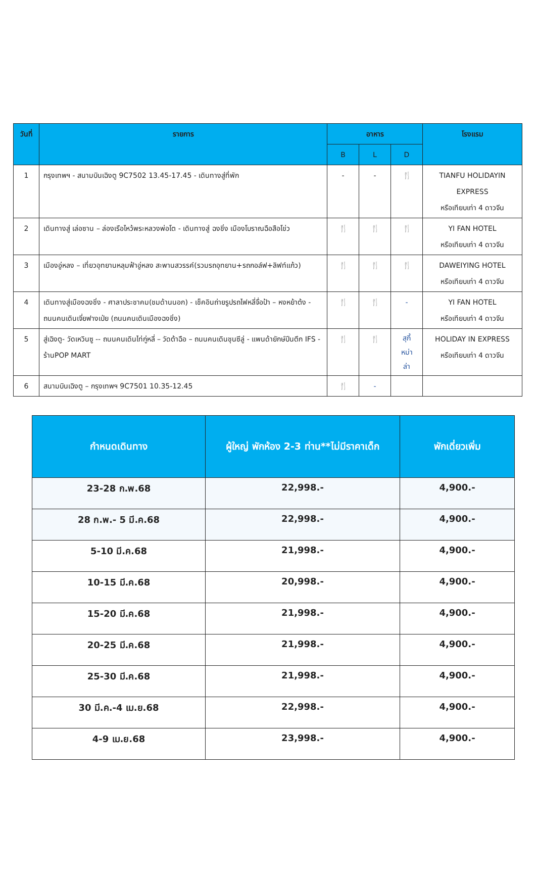| วันที่ | รายการ | อาหาร | | | โรงแรม |
| --- | --- | --- | --- | --- | --- |
| | | B | L | D | |
| 1 | กรุงเทพฯ - สนามบินเฉิงตู 9C7502 13.45-17.45 - เดินทางสู่ที่พัก | - | - | 🍴 | TIANFU HOLIDAYIN EXPRESS หรือเทียบเท่า 4 ดาวจีน |
| 2 | เดินทางสู่ เล่อซาน – ล่องเรือไหว้พระหลวงพ่อโต - เดินทางสู่ ฉงชิ่ง เมืองโบราณฉือสือโข่ว | 🍴 | 🍴 | 🍴 | YI FAN HOTEL หรือเทียบเท่า 4 ดาวจีน |
| 3 | เมืองอู่หลง – เที่ยวอุทยานหลุมฟ้าอู่หลง สะพานสวรรค์(รวมรถอุทยาน+รถกอล์ฟ+ลิฟท์แก้ว) | 🍴 | 🍴 | 🍴 | DAWEIYING HOTEL หรือเทียบเท่า 4 ดาวจีน |
| 4 | เดินทางสู่เมืองฉงชิ่ง - ศาลาประชาคม(ชมด้านนอก) - เช็คอินถ่ายรูปรถไฟหลี่จื่อป้า – หงหย้าต้ง - ถนนคนเดินเจี่ยฟางเป่ย (ถนนคนเดินเมืองฉงชิ่ง) | 🍴 | 🍴 | - | YI FAN HOTEL หรือเทียบเท่า 4 ดาวจีน |
| 5 | สู่เฉิงตู- วัดเหวินซู -- ถนนคนเดินไท่กู่หลี่ – วัดต้าฉือ – ถนนคนเดินชุนซีลู่ - แพนด้ายักษ์ปีนตึก IFS - ร้านPOP MART | 🍴 | 🍴 | สุกี้ หม่า ล่า | HOLIDAY IN EXPRESS หรือเทียบเท่า 4 ดาวจีน |
| 6 | สนามบินเฉิงตู – กรุงเทพฯ 9C7501 10.35-12.45 | 🍴 | - | | |
| กำหนดเดินทาง | ผู้ใหญ่ พักห้อง 2-3 ท่าน**ไม่มีราคาเด็ก | พักเดี่ยวเพิ่ม |
| --- | --- | --- |
| 23-28 ก.พ.68 | 22,998.- | 4,900.- |
| 28 ก.พ.- 5 มี.ค.68 | 22,998.- | 4,900.- |
| 5-10 มี.ค.68 | 21,998.- | 4,900.- |
| 10-15 มี.ค.68 | 20,998.- | 4,900.- |
| 15-20 มี.ค.68 | 21,998.- | 4,900.- |
| 20-25 มี.ค.68 | 21,998.- | 4,900.- |
| 25-30 มี.ค.68 | 21,998.- | 4,900.- |
| 30 มี.ค.-4 เม.ย.68 | 22,998.- | 4,900.- |
| 4-9 เม.ย.68 | 23,998.- | 4,900.- |